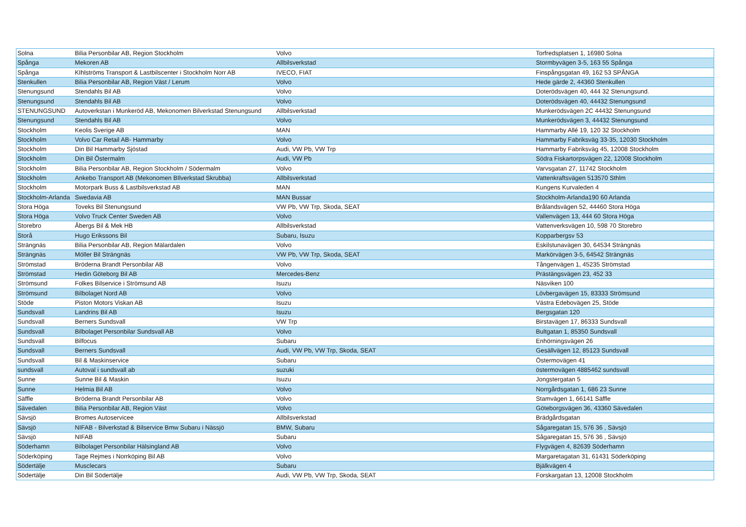| Solna | Bilia Personbilar AB, Region Stockholm | Volvo | Torfredsplatsen 1, 16980 Solna |
| Spånga | Mekoren AB | Allbilsverkstad | Stormbyvägen 3-5, 163 55 Spånga |
| Spånga | KIhlströms Transport & Lastbilscenter i Stockholm Norr AB | IVECO, FIAT | Finspångsgatan 49, 162 53 SPÅNGA |
| Stenkullen | Bilia Personbilar AB, Region Väst / Lerum | Volvo | Hede gärde 2, 44360 Stenkullen |
| Stenungsund | Stendahls Bil AB | Volvo | Doterödsvägen 40, 444 32 Stenungsund. |
| Stenungsund | Stendahls Bil AB | Volvo | Doterödsvägen 40, 44432 Stenungsund |
| STENUNGSUND | Autoverkstan i Munkeröd AB, Mekonomen Bilverkstad Stenungsund | Allbilsverkstad | Munkerödsvägen 2C 44432 Stenungsund |
| Stenungsund | Stendahls Bil AB | Volvo | Munkerödsvägen 3, 44432 Stenungsund |
| Stockholm | Keolis Sverige AB | MAN | Hammarby Allé 19, 120 32 Stockholm |
| Stockholm | Volvo Car Retail AB- Hammarby | Volvo | Hammarby Fabriksväg 33-35, 12030 Stockholm |
| Stockholm | Din Bil Hammarby Sjöstad | Audi, VW Pb, VW Trp | Hammarby Fabriksväg 45, 12008 Stockholm |
| Stockholm | Din Bil Östermalm | Audi, VW Pb | Södra Fiskartorpsvägen 22, 12008 Stockholm |
| Stockholm | Bilia Personbilar AB, Region Stockholm / Södermalm | Volvo | Varvsgatan 27, 11742 Stockholm |
| Stockholm | Ankebo Transport AB (Mekonomen BIlverkstad Skrubba) | Allbilsverkstad | Vattenkraftsvägen 513570 Sthlm |
| Stockholm | Motorpark Buss & Lastbilsverkstad AB | MAN | Kungens Kurvaleden 4 |
| Stockholm-Arlanda | Swedavia AB | MAN Bussar | Stockholm-Arlanda190 60 Arlanda |
| Stora Höga | Toveks Bil Stenungsund | VW Pb, VW Trp, Skoda, SEAT | Brålandsvägen 52, 44460 Stora Höga |
| Stora Höga | Volvo Truck Center Sweden AB | Volvo | Vallenvägen 13, 444 60 Stora Höga |
| Storebro | Åbergs Bil & Mek HB | Allbilsverkstad | Vattenverksvägen 10, 598 70 Storebro |
| Storå | Hugo Erikssons Bil | Subaru, Isuzu | Kopparbergsv 53 |
| Strängnäs | Bilia Personbilar AB, Region Mälardalen | Volvo | Eskilstunavägen 30, 64534 Strängnäs |
| Strängnäs | Möller Bil Strängnäs | VW Pb, VW Trp, Skoda, SEAT | Markörvägen 3-5, 64542 Strängnäs |
| Strömstad | Bröderna Brandt Personbilar AB | Volvo | Tångenvägen 1, 45235 Strömstad |
| Strömstad | Hedin Göteborg Bil AB | Mercedes-Benz | Prästängsvägen 23, 452 33 |
| Strömsund | Folkes Bilservice i Strömsund AB | Isuzu | Näsviken 100 |
| Strömsund | Bilbolaget Nord AB | Volvo | Lövbergavägen 15, 83333 Strömsund |
| Stöde | Piston Motors Viskan AB | Isuzu | Västra Edebovägen 25, Stöde |
| Sundsvall | Landrins Bil AB | Isuzu | Bergsgatan 120 |
| Sundsvall | Berners Sundsvall | VW Trp | Birstavägen 17, 86333 Sundsvall |
| Sundsvall | Bilbolaget Personbilar Sundsvall AB | Volvo | Bultgatan 1, 85350 Sundsvall |
| Sundsvall | Bilfocus | Subaru | Enhörningsvägen 26 |
| Sundsvall | Berners Sundsvall | Audi, VW Pb, VW Trp, Skoda, SEAT | Gesällvägen 12, 85123 Sundsvall |
| Sundsvall | Bil & Maskinservice | Subaru | Östermovägen 41 |
| sundsvall | Autoval i sundsvall ab | suzuki | östermovägen 4885462 sundsvall |
| Sunne | Sunne Bil & Maskin | Isuzu | Jongstergatan 5 |
| Sunne | Helmia Bil AB | Volvo | Norrgårdsgatan 1, 686 23 Sunne |
| Säffle | Bröderna Brandt Personbilar AB | Volvo | Stamvägen 1, 66141 Säffle |
| Sävedalen | Bilia Personbilar AB, Region Väst | Volvo | Göteborgsvägen 36, 43360 Sävedalen |
| Sävsjö | Bromes Autoservicee | Allbilsverkstad | Brädgårdsgatan |
| Sävsjö | NIFAB - Bilverkstad & Bilservice Bmw Subaru i Nässjö | BMW, Subaru | Sågaregatan 15, 576 36 , Sävsjö |
| Sävsjö | NIFAB | Subaru | Sågaregatan 15, 576 36 , Sävsjö |
| Söderhamn | Bilbolaget Personbilar Hälsingland AB | Volvo | Flygvägen 4, 82639 Söderhamn |
| Söderköping | Tage Rejmes i Norrköping Bil AB | Volvo | Margaretagatan 31, 61431 Söderköping |
| Södertälje | Musclecars | Subaru | Bjälkvägen 4 |
| Södertälje | Din Bil Södertälje | Audi, VW Pb, VW Trp, Skoda, SEAT | Forskargatan 13, 12008 Stockholm |